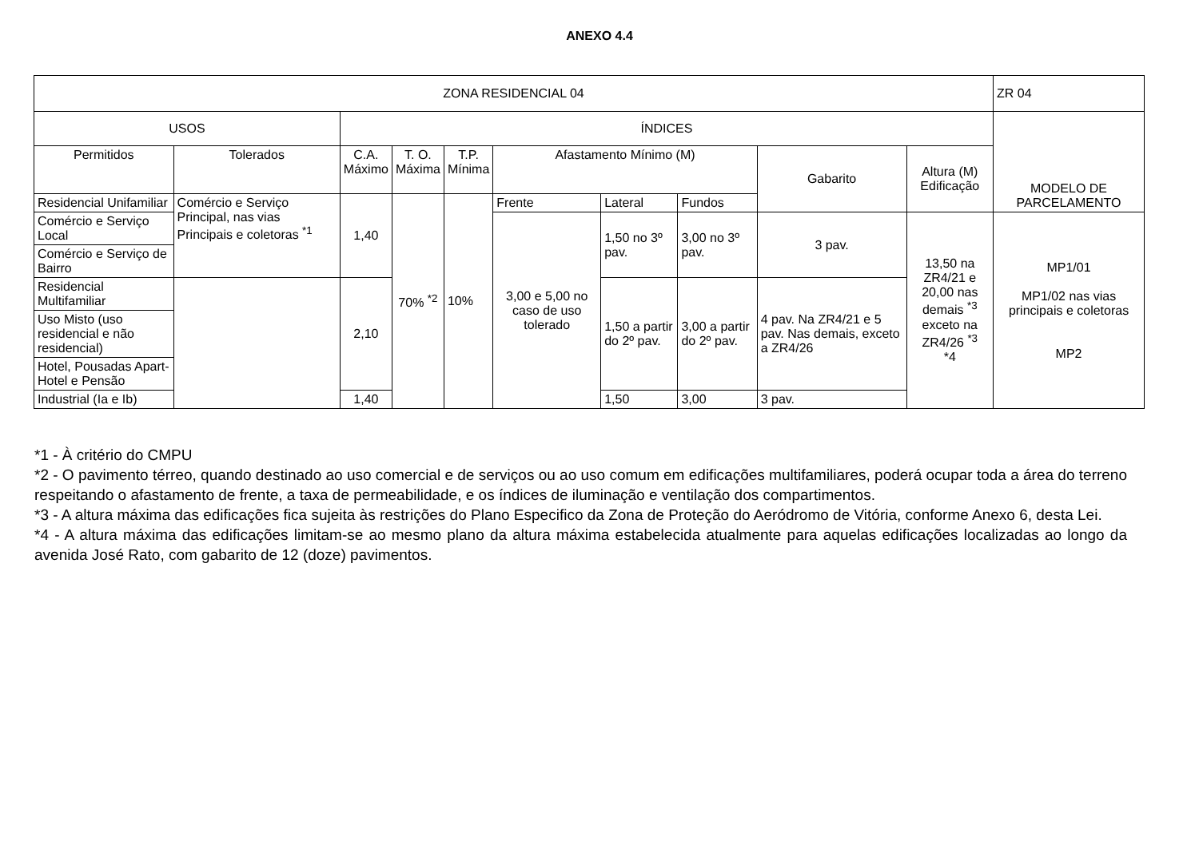ANEXO 4.4
| ZONA RESIDENCIAL 04 | | | | | | | | | | ZR 04 |
| --- | --- | --- | --- | --- | --- | --- | --- | --- | --- | --- |
| USOS | | ÍNDICES | | | | | | | | MODELO DE PARCELAMENTO |
| Permitidos | Tolerados | C.A. Máximo | T. O. Máxima | T.P. Mínima | Afastamento Mínimo (M) | | | Gabarito | Altura (M) Edificação | |
| Residencial Unifamiliar | Comércio e Serviço Principal, nas vias Principais e coletoras <sup>*1</sup> | 1,40 | 70% <sup>*2</sup> | 10% | Frente | Lateral | Fundos | | | |
| Comércio e Serviço Local | | | | | 3,00 e 5,00 no caso de uso tolerado | 1,50 no 3º pav. | 3,00 no 3º pav. | 3 pav. | 13,50 na ZR4/21 e 20,00 nas demais <sup>*3</sup> exceto na ZR4/26 <sup>*3</sup> *4 | MP1/01 MP1/02 nas vias principais e coletoras MP2 |
| Comércio e Serviço de Bairro | | | | | | | | | | |
| Residencial Multifamiliar | | 2,10 | | | | 1,50 a partir do 2º pav. | 3,00 a partir do 2º pav. | 4 pav. Na ZR4/21 e 5 pav. Nas demais, exceto a ZR4/26 | | |
| Uso Misto (uso residencial e não residencial) | | | | | | | | | | |
| Hotel, Pousadas Apart-Hotel e Pensão | | | | | | | | | | |
| Industrial (Ia e Ib) | | 1,40 | | | | 1,50 | 3,00 | 3 pav. | | |
*1 - À critério do CMPU
*2 - O pavimento térreo, quando destinado ao uso comercial e de serviços ou ao uso comum em edificações multifamiliares, poderá ocupar toda a área do terreno respeitando o afastamento de frente, a taxa de permeabilidade, e os índices de iluminação e ventilação dos compartimentos.
*3 - A altura máxima das edificações fica sujeita às restrições do Plano Especifico da Zona de Proteção do Aeródromo de Vitória, conforme Anexo 6, desta Lei.
*4 - A altura máxima das edificações limitam-se ao mesmo plano da altura máxima estabelecida atualmente para aquelas edificações localizadas ao longo da avenida José Rato, com gabarito de 12 (doze) pavimentos.